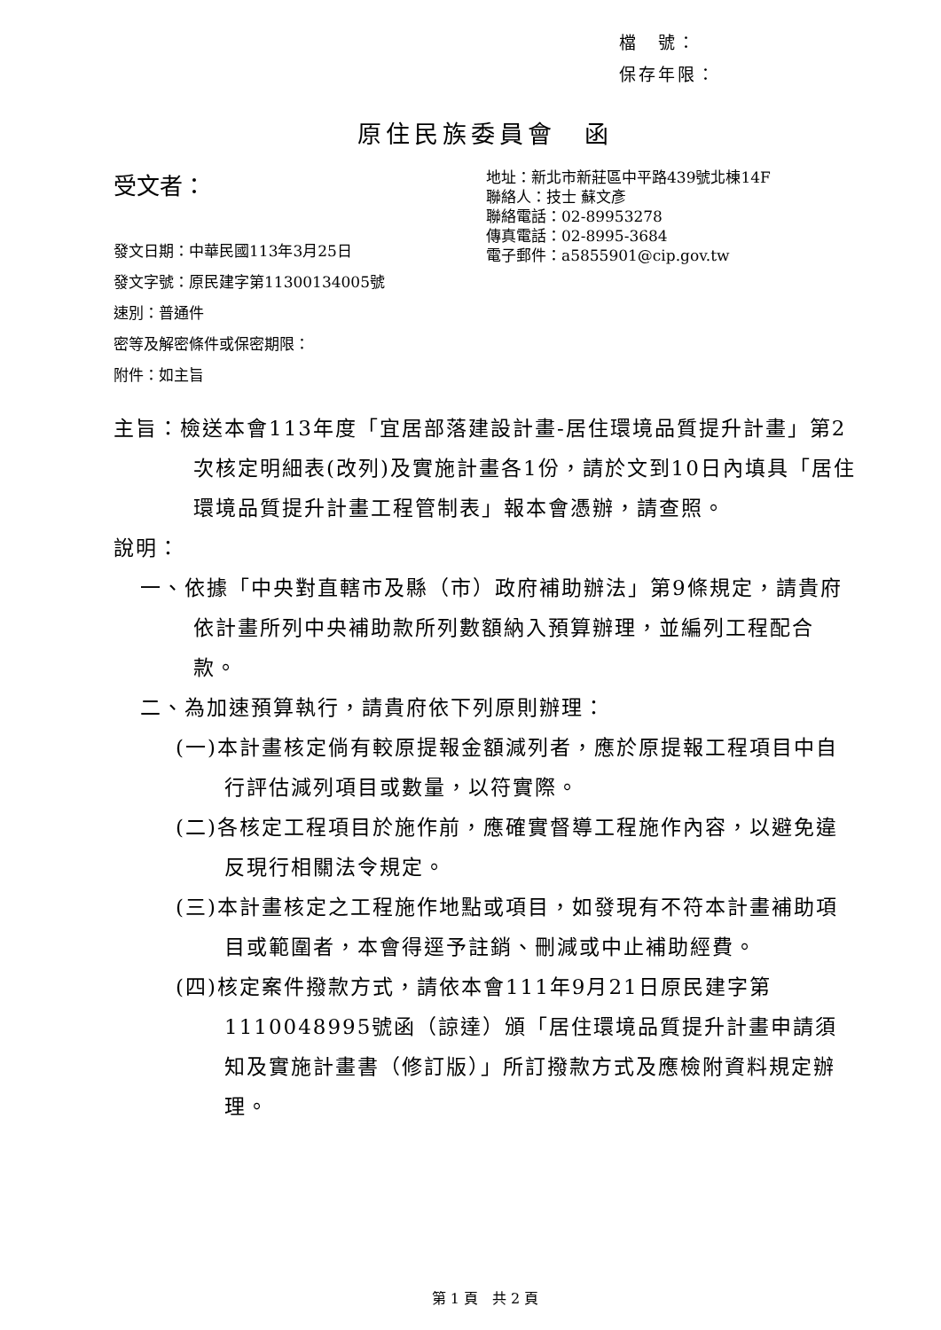檔　號：
保存年限：
原住民族委員會　函
受文者：
發文日期：中華民國113年3月25日
發文字號：原民建字第11300134005號
速別：普通件
密等及解密條件或保密期限：
附件：如主旨
地址：新北市新莊區中平路439號北棟14F
聯絡人：技士 蘇文彥
聯絡電話：02-89953278
傳真電話：02-8995-3684
電子郵件：a5855901@cip.gov.tw
主旨：檢送本會113年度「宜居部落建設計畫-居住環境品質提升計畫」第2次核定明細表(改列)及實施計畫各1份，請於文到10日內填具「居住環境品質提升計畫工程管制表」報本會憑辦，請查照。
說明：
一、依據「中央對直轄市及縣（市）政府補助辦法」第9條規定，請貴府依計畫所列中央補助款所列數額納入預算辦理，並編列工程配合款。
二、為加速預算執行，請貴府依下列原則辦理：
(一)本計畫核定倘有較原提報金額減列者，應於原提報工程項目中自行評估減列項目或數量，以符實際。
(二)各核定工程項目於施作前，應確實督導工程施作內容，以避免違反現行相關法令規定。
(三)本計畫核定之工程施作地點或項目，如發現有不符本計畫補助項目或範圍者，本會得逕予註銷、刪減或中止補助經費。
(四)核定案件撥款方式，請依本會111年9月21日原民建字第1110048995號函（諒達）頒「居住環境品質提升計畫申請須知及實施計畫書（修訂版）」所訂撥款方式及應檢附資料規定辦理。
第 1 頁　共 2 頁